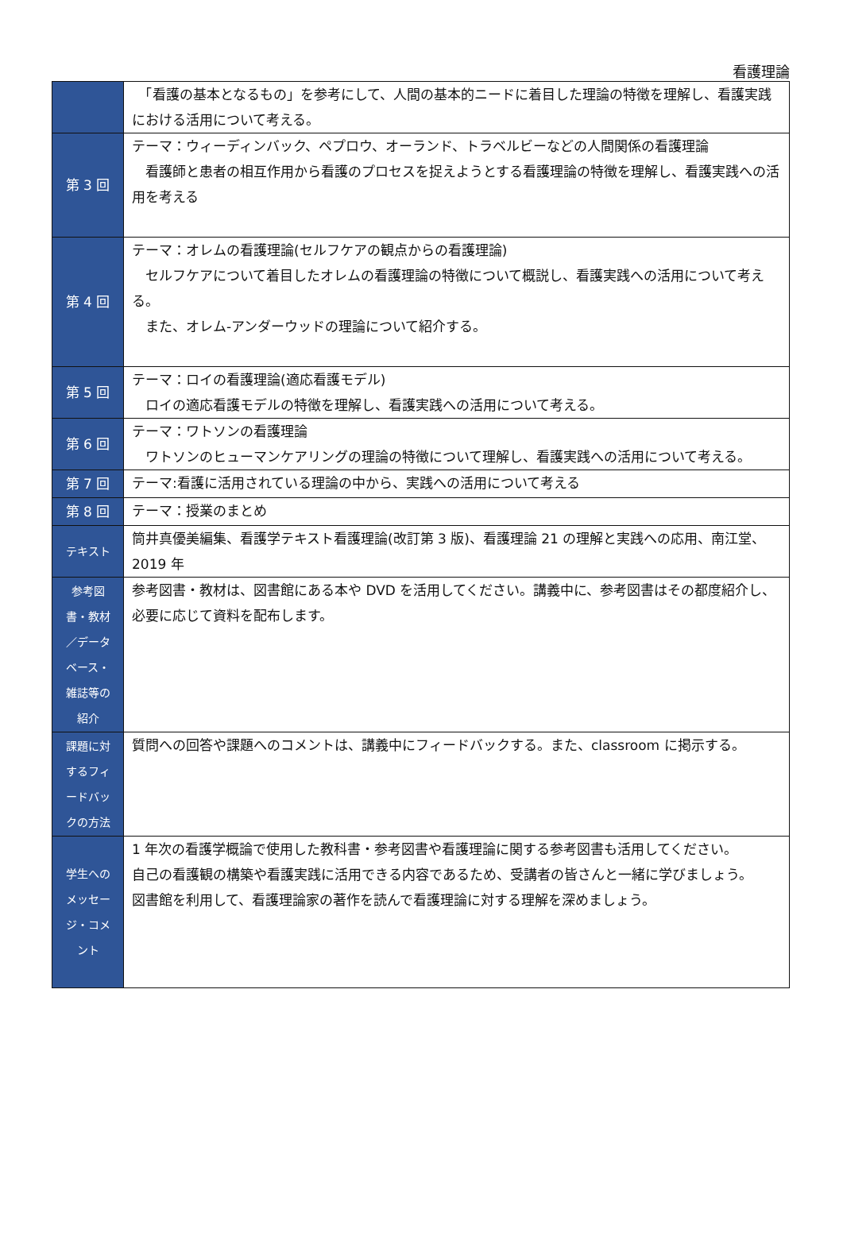看護理論
| | 「看護の基本となるもの」を参考にして、人間の基本的ニードに着目した理論の特徴を理解し、看護実践における活用について考える。 |
| 第 3 回 | テーマ：ウィーディンバック、ペプロウ、オーランド、トラベルビーなどの人間関係の看護理論 看護師と患者の相互作用から看護のプロセスを捉えようとする看護理論の特徴を理解し、看護実践への活用を考える |
| 第 4 回 | テーマ：オレムの看護理論(セルフケアの観点からの看護理論) セルフケアについて着目したオレムの看護理論の特徴について概説し、看護実践への活用について考える。 また、オレム-アンダーウッドの理論について紹介する。 |
| 第 5 回 | テーマ：ロイの看護理論(適応看護モデル) ロイの適応看護モデルの特徴を理解し、看護実践への活用について考える。 |
| 第 6 回 | テーマ：ワトソンの看護理論 ワトソンのヒューマンケアリングの理論の特徴について理解し、看護実践への活用について考える。 |
| 第 7 回 | テーマ:看護に活用されている理論の中から、実践への活用について考える |
| 第 8 回 | テーマ：授業のまとめ |
| テキスト | 筒井真優美編集、看護学テキスト看護理論(改訂第 3 版)、看護理論 21 の理解と実践への応用、南江堂、2019 年 |
| 参考図 書・教材 ／データ ベース・ 雑誌等の 紹介 | 参考図書・教材は、図書館にある本や DVD を活用してください。講義中に、参考図書はその都度紹介し、必要に応じて資料を配布します。 |
| 課題に対 するフィ ードバッ クの方法 | 質問への回答や課題へのコメントは、講義中にフィードバックする。また、classroom に掲示する。 |
| 学生への メッセー ジ・コメ ント | 1 年次の看護学概論で使用した教科書・参考図書や看護理論に関する参考図書も活用してください。 自己の看護観の構築や看護実践に活用できる内容であるため、受講者の皆さんと一緒に学びましょう。 図書館を利用して、看護理論家の著作を読んで看護理論に対する理解を深めましょう。 |